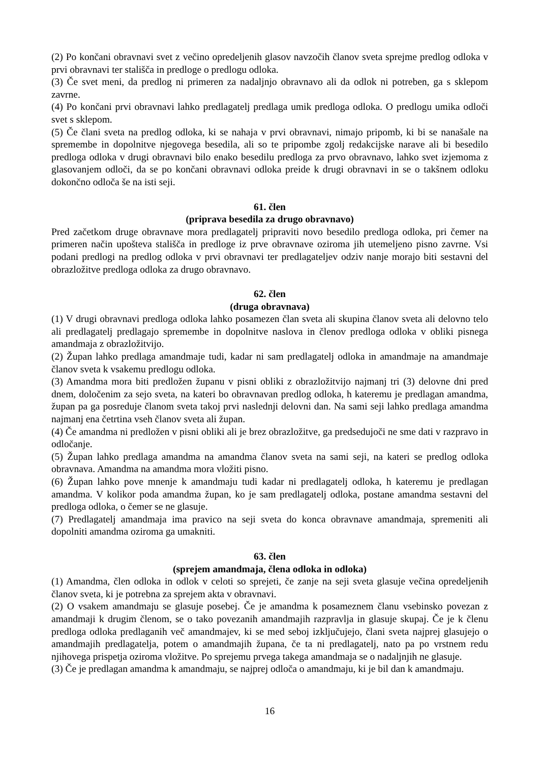(2) Po končani obravnavi svet z večino opredeljenih glasov navzočih članov sveta sprejme predlog odloka v prvi obravnavi ter stališča in predloge o predlogu odloka.
(3) Če svet meni, da predlog ni primeren za nadaljnjo obravnavo ali da odlok ni potreben, ga s sklepom zavrne.
(4) Po končani prvi obravnavi lahko predlagatelj predlaga umik predloga odloka. O predlogu umika odloči svet s sklepom.
(5) Če člani sveta na predlog odloka, ki se nahaja v prvi obravnavi, nimajo pripomb, ki bi se nanašale na spremembe in dopolnitve njegovega besedila, ali so te pripombe zgolj redakcijske narave ali bi besedilo predloga odloka v drugi obravnavi bilo enako besedilu predloga za prvo obravnavo, lahko svet izjemoma z glasovanjem odloči, da se po končani obravnavi odloka preide k drugi obravnavi in se o takšnem odloku dokončno odloča še na isti seji.
61. člen
(priprava besedila za drugo obravnavo)
Pred začetkom druge obravnave mora predlagatelj pripraviti novo besedilo predloga odloka, pri čemer na primeren način upošteva stališča in predloge iz prve obravnave oziroma jih utemeljeno pisno zavrne. Vsi podani predlogi na predlog odloka v prvi obravnavi ter predlagateljev odziv nanje morajo biti sestavni del obrazložitve predloga odloka za drugo obravnavo.
62. člen
(druga obravnava)
(1) V drugi obravnavi predloga odloka lahko posamezen član sveta ali skupina članov sveta ali delovno telo ali predlagatelj predlagajo spremembe in dopolnitve naslova in členov predloga odloka v obliki pisnega amandmaja z obrazložitvijo.
(2) Župan lahko predlaga amandmaje tudi, kadar ni sam predlagatelj odloka in amandmaje na amandmaje članov sveta k vsakemu predlogu odloka.
(3) Amandma mora biti predložen županu v pisni obliki z obrazložitvijo najmanj tri (3) delovne dni pred dnem, določenim za sejo sveta, na kateri bo obravnavan predlog odloka, h kateremu je predlagan amandma, župan pa ga posreduje članom sveta takoj prvi naslednji delovni dan. Na sami seji lahko predlaga amandma najmanj ena četrtina vseh članov sveta ali župan.
(4) Če amandma ni predložen v pisni obliki ali je brez obrazložitve, ga predsedujoči ne sme dati v razpravo in odločanje.
(5) Župan lahko predlaga amandma na amandma članov sveta na sami seji, na kateri se predlog odloka obravnava. Amandma na amandma mora vložiti pisno.
(6) Župan lahko pove mnenje k amandmaju tudi kadar ni predlagatelj odloka, h kateremu je predlagan amandma. V kolikor poda amandma župan, ko je sam predlagatelj odloka, postane amandma sestavni del predloga odloka, o čemer se ne glasuje.
(7) Predlagatelj amandmaja ima pravico na seji sveta do konca obravnave amandmaja, spremeniti ali dopolniti amandma oziroma ga umakniti.
63. člen
(sprejem amandmaja, člena odloka in odloka)
(1) Amandma, člen odloka in odlok v celoti so sprejeti, če zanje na seji sveta glasuje večina opredeljenih članov sveta, ki je potrebna za sprejem akta v obravnavi.
(2) O vsakem amandmaju se glasuje posebej. Če je amandma k posameznem članu vsebinsko povezan z amandmaji k drugim členom, se o tako povezanih amandmajih razpravlja in glasuje skupaj. Če je k členu predloga odloka predlaganih več amandmajev, ki se med seboj izključujejo, člani sveta najprej glasujejo o amandmajih predlagatelja, potem o amandmajih župana, če ta ni predlagatelj, nato pa po vrstnem redu njihovega prispetja oziroma vložitve. Po sprejemu prvega takega amandmaja se o nadaljnjih ne glasuje.
(3) Če je predlagan amandma k amandmaju, se najprej odloča o amandmaju, ki je bil dan k amandmaju.
16